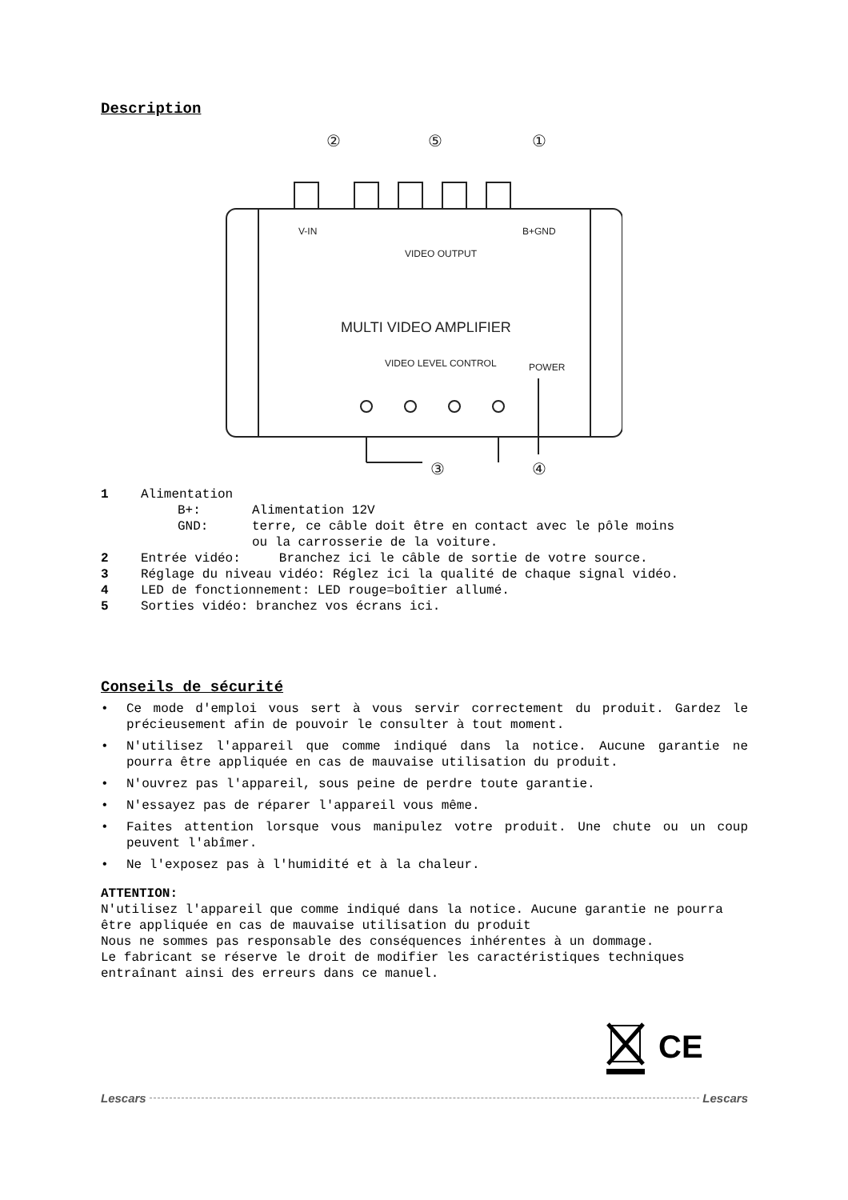Description
V-IN
B+GND
VIDEO OUTPUT
MULTI VIDEO AMPLIFIER
VIDEO LEVEL CONTROL
POWER
②
⑤
①
③
④
1 Alimentation
B+: Alimentation 12V
GND: terre, ce câble doit être en contact avec le pôle moins
ou la carrosserie de la voiture.
2 Entrée vidéo: Branchez ici le câble de sortie de votre source.
3 Réglage du niveau vidéo: Réglez ici la qualité de chaque signal vidéo.
4 LED de fonctionnement: LED rouge=boîtier allumé.
5 Sorties vidéo: branchez vos écrans ici.
Conseils de sécurité
• Ce mode d'emploi vous sert à vous servir correctement du produit. Gardez le précieusement afin de pouvoir le consulter à tout moment.
• N'utilisez l'appareil que comme indiqué dans la notice. Aucune garantie ne pourra être appliquée en cas de mauvaise utilisation du produit.
• N'ouvrez pas l'appareil, sous peine de perdre toute garantie.
• N'essayez pas de réparer l'appareil vous même.
• Faites attention lorsque vous manipulez votre produit. Une chute ou un coup peuvent l'abîmer.
• Ne l'exposez pas à l'humidité et à la chaleur.
ATTENTION:
N'utilisez l'appareil que comme indiqué dans la notice. Aucune garantie ne pourra être appliquée en cas de mauvaise utilisation du produit
Nous ne sommes pas responsable des conséquences inhérentes à un dommage.
Le fabricant se réserve le droit de modifier les caractéristiques techniques entraînant ainsi des erreurs dans ce manuel.
CE
Lescars Lescars